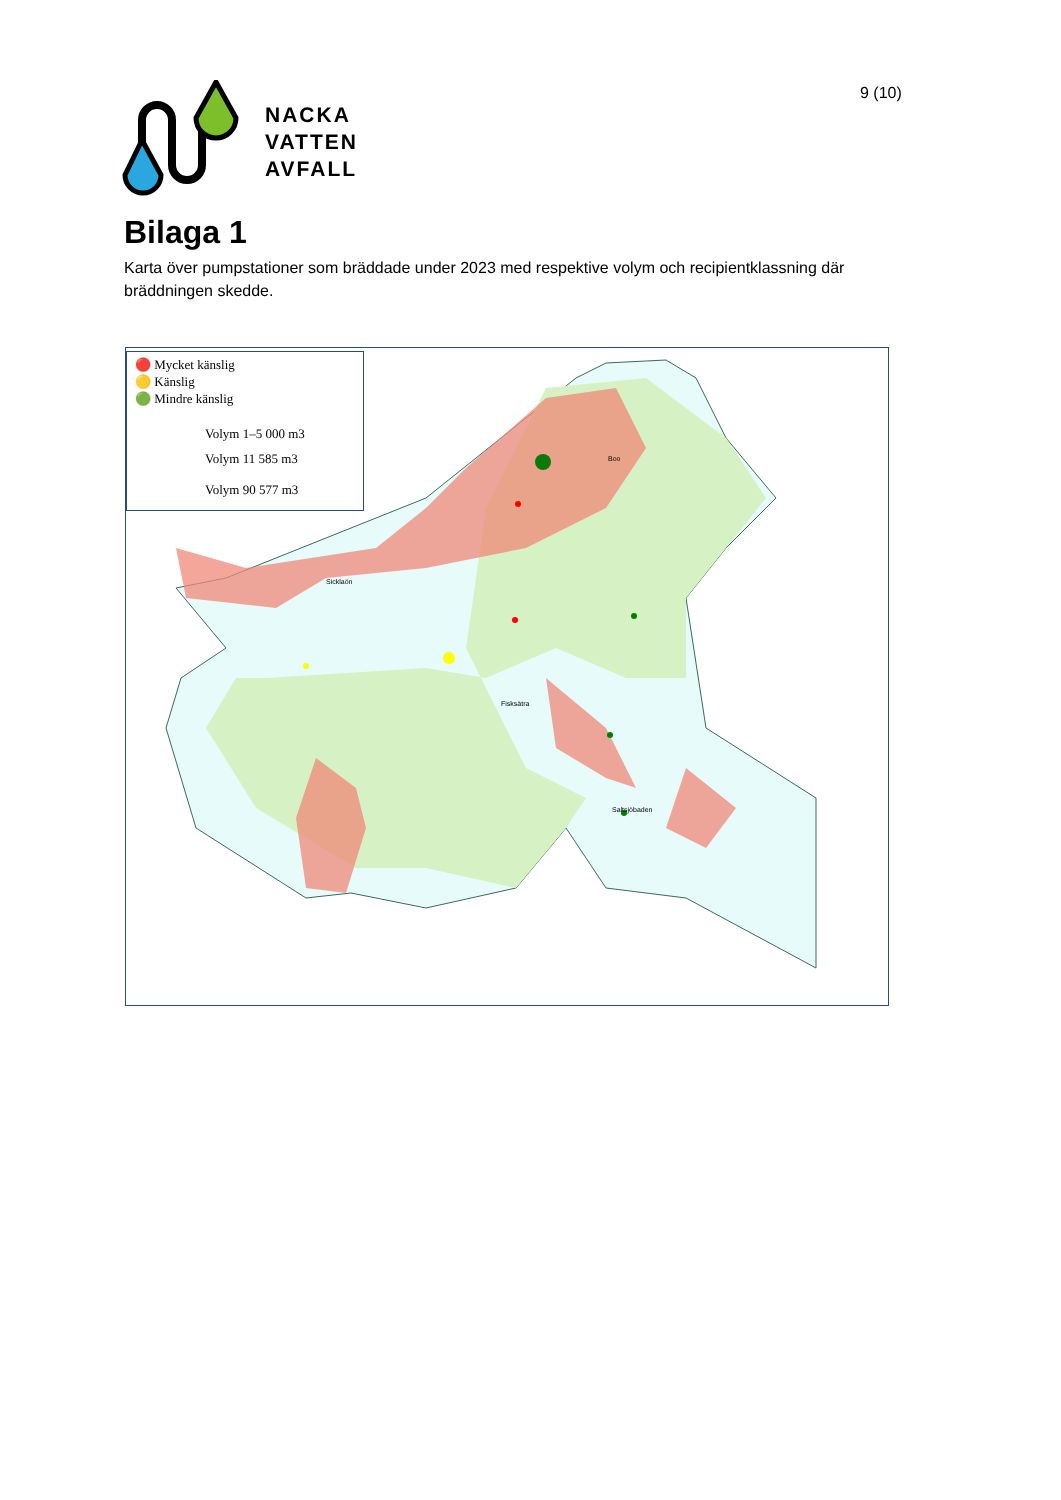9 (10)
NACKA
VATTEN
AVFALL
Bilaga 1
Karta över pumpstationer som bräddade under 2023 med respektive volym och recipientklassning där bräddningen skedde.
🔴 Mycket känslig
🟡 Känslig
🟢 Mindre känslig
Volym 1–5 000 m3
Volym 11 585 m3
Volym 90 577 m3
Sicklaön
Boo
Fisksätra
Saltsjöbaden